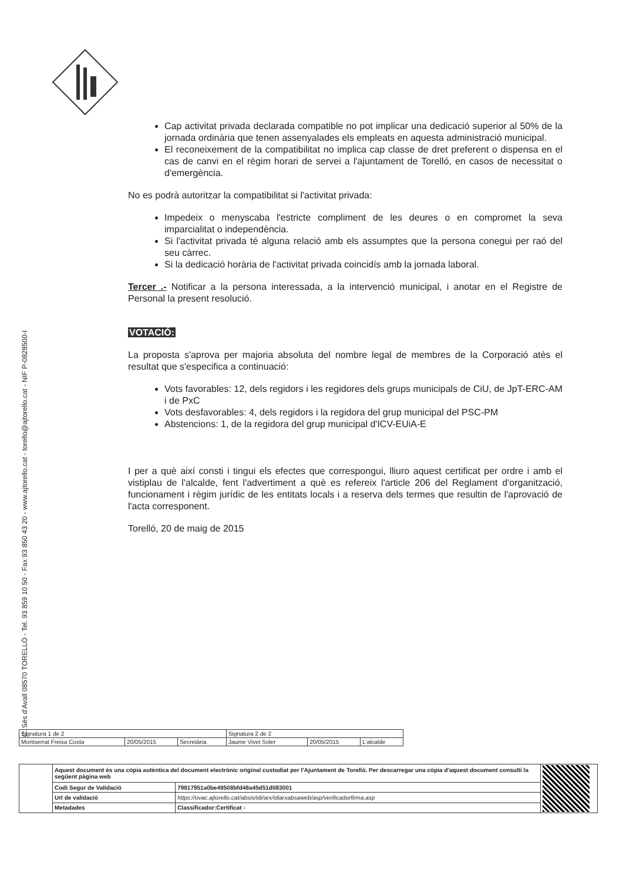C. Sès d'Avall 08570 TORELLÓ - Tel. 93 859 10 50 - Fax 93 850 43 20 - www.ajtorello.cat - torello@ajtorello.cat - NIF P-0828500-I
Cap activitat privada declarada compatible no pot implicar una dedicació superior al 50% de la jornada ordinària que tenen assenyalades els empleats en aquesta administració municipal.
El reconeixement de la compatibilitat no implica cap classe de dret preferent o dispensa en el cas de canvi en el règim horari de servei a l'ajuntament de Torelló, en casos de necessitat o d'emergència.
No es podrà autoritzar la compatibilitat si l'activitat privada:
Impedeix o menyscaba l'estricte compliment de les deures o en compromet la seva imparcialitat o independència.
Si l'activitat privada té alguna relació amb els assumptes que la persona conegui per raó del seu càrrec.
Si la dedicació horària de l'activitat privada coincidís amb la jornada laboral.
Tercer .- Notificar a la persona interessada, a la intervenció municipal, i anotar en el Registre de Personal la present resolució.
VOTACIÓ:
La proposta s'aprova per majoria absoluta del nombre legal de membres de la Corporació atès el resultat que s'especifica a continuació:
Vots favorables: 12, dels regidors i les regidores dels grups municipals de CiU, de JpT-ERC-AM i de PxC
Vots desfavorables: 4, dels regidors i la regidora del grup municipal del PSC-PM
Abstencions: 1, de la regidora del grup municipal d'ICV-EUiA-E
I per a què així consti i tingui els efectes que correspongui, lliuro aquest certificat per ordre i amb el vistiplau de l'alcalde, fent l'advertiment a què es refereix l'article 206 del Reglament d'organització, funcionament i règim jurídic de les entitats locals i a reserva dels termes que resultin de l'aprovació de l'acta corresponent.
Torelló, 20 de maig de 2015
| Signatura 1 de 2 | | | Signatura 2 de 2 | | |
| Montserrat Freixa Costa | 20/05/2015 | Secretària | Jaume Vivet Soler | 20/05/2015 | L'alcalde |
| | Aquest document és una còpia autèntica del document electrònic original custodiat per l'Ajuntament de Torelló. Per descarregar una còpia d'aquest document consulti la següent pàgina web | | |
| | Codi Segur de Validació | 79817951a0be49508bfd48a45d51d083001 | |
| | Url de validació | https://ovac.ajtorello.cat/absis/idi/arx/idiarxabsaweb/asp/verificadorfirma.asp | |
| | Metadades | Classificador:Certificat - | |